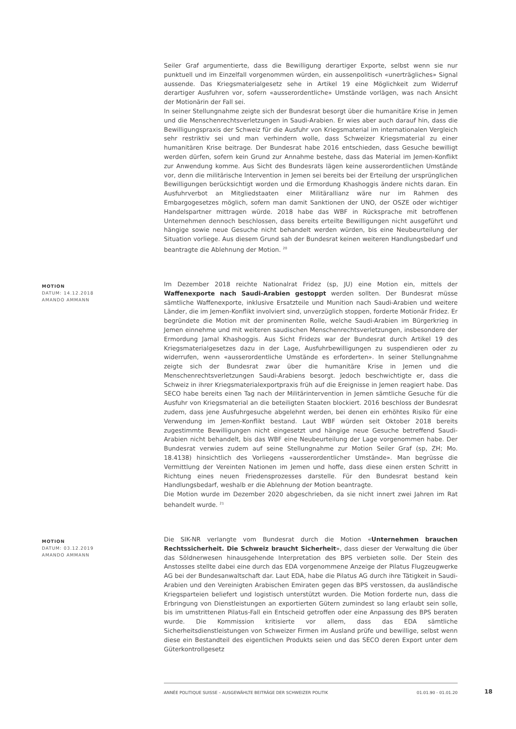Seiler Graf argumentierte, dass die Bewilligung derartiger Exporte, selbst wenn sie nur punktuell und im Einzelfall vorgenommen würden, ein aussenpolitisch «unerträgliches» Signal aussende. Das Kriegsmaterialgesetz sehe in Artikel 19 eine Möglichkeit zum Widerruf derartiger Ausfuhren vor, sofern «ausserordentliche» Umstände vorlägen, was nach Ansicht der Motionärin der Fall sei.
In seiner Stellungnahme zeigte sich der Bundesrat besorgt über die humanitäre Krise in Jemen und die Menschenrechtsverletzungen in Saudi-Arabien. Er wies aber auch darauf hin, dass die Bewilligungspraxis der Schweiz für die Ausfuhr von Kriegsmaterial im internationalen Vergleich sehr restriktiv sei und man verhindern wolle, dass Schweizer Kriegsmaterial zu einer humanitären Krise beitrage. Der Bundesrat habe 2016 entschieden, dass Gesuche bewilligt werden dürfen, sofern kein Grund zur Annahme bestehe, dass das Material im Jemen-Konflikt zur Anwendung komme. Aus Sicht des Bundesrats lägen keine ausserordentlichen Umstände vor, denn die militärische Intervention in Jemen sei bereits bei der Erteilung der ursprünglichen Bewilligungen berücksichtigt worden und die Ermordung Khashoggis ändere nichts daran. Ein Ausfuhrverbot an Mitgliedstaaten einer Militärallianz wäre nur im Rahmen des Embargogesetzes möglich, sofern man damit Sanktionen der UNO, der OSZE oder wichtiger Handelspartner mittragen würde. 2018 habe das WBF in Rücksprache mit betroffenen Unternehmen dennoch beschlossen, dass bereits erteilte Bewilligungen nicht ausgeführt und hängige sowie neue Gesuche nicht behandelt werden würden, bis eine Neubeurteilung der Situation vorliege. Aus diesem Grund sah der Bundesrat keinen weiteren Handlungsbedarf und beantragte die Ablehnung der Motion. <sup>20</sup>
MOTION
DATUM: 14.12.2018
AMANDO AMMANN
Im Dezember 2018 reichte Nationalrat Fridez (sp, JU) eine Motion ein, mittels der Waffenexporte nach Saudi-Arabien gestoppt werden sollten. Der Bundesrat müsse sämtliche Waffenexporte, inklusive Ersatzteile und Munition nach Saudi-Arabien und weitere Länder, die im Jemen-Konflikt involviert sind, unverzüglich stoppen, forderte Motionär Fridez. Er begründete die Motion mit der prominenten Rolle, welche Saudi-Arabien im Bürgerkrieg in Jemen einnehme und mit weiteren saudischen Menschenrechtsverletzungen, insbesondere der Ermordung Jamal Khashoggis. Aus Sicht Fridezs war der Bundesrat durch Artikel 19 des Kriegsmaterialgesetzes dazu in der Lage, Ausfuhrbewilligungen zu suspendieren oder zu widerrufen, wenn «ausserordentliche Umstände es erforderten». In seiner Stellungnahme zeigte sich der Bundesrat zwar über die humanitäre Krise in Jemen und die Menschenrechtsverletzungen Saudi-Arabiens besorgt. Jedoch beschwichtigte er, dass die Schweiz in ihrer Kriegsmaterialexportpraxis früh auf die Ereignisse in Jemen reagiert habe. Das SECO habe bereits einen Tag nach der Militärintervention in Jemen sämtliche Gesuche für die Ausfuhr von Kriegsmaterial an die beteiligten Staaten blockiert. 2016 beschloss der Bundesrat zudem, dass jene Ausfuhrgesuche abgelehnt werden, bei denen ein erhöhtes Risiko für eine Verwendung im Jemen-Konflikt bestand. Laut WBF würden seit Oktober 2018 bereits zugestimmte Bewilligungen nicht eingesetzt und hängige neue Gesuche betreffend Saudi-Arabien nicht behandelt, bis das WBF eine Neubeurteilung der Lage vorgenommen habe. Der Bundesrat verwies zudem auf seine Stellungnahme zur Motion Seiler Graf (sp, ZH; Mo. 18.4138) hinsichtlich des Vorliegens «ausserordentlicher Umstände». Man begrüsse die Vermittlung der Vereinten Nationen im Jemen und hoffe, dass diese einen ersten Schritt in Richtung eines neuen Friedensprozesses darstelle. Für den Bundesrat bestand kein Handlungsbedarf, weshalb er die Ablehnung der Motion beantragte.
Die Motion wurde im Dezember 2020 abgeschrieben, da sie nicht innert zwei Jahren im Rat behandelt wurde. <sup>21</sup>
MOTION
DATUM: 03.12.2019
AMANDO AMMANN
Die SIK-NR verlangte vom Bundesrat durch die Motion «Unternehmen brauchen Rechtssicherheit. Die Schweiz braucht Sicherheit», dass dieser der Verwaltung die über das Söldnerwesen hinausgehende Interpretation des BPS verbieten solle. Der Stein des Anstosses stellte dabei eine durch das EDA vorgenommene Anzeige der Pilatus Flugzeugwerke AG bei der Bundesanwaltschaft dar. Laut EDA, habe die Pilatus AG durch ihre Tätigkeit in Saudi-Arabien und den Vereinigten Arabischen Emiraten gegen das BPS verstossen, da ausländische Kriegsparteien beliefert und logistisch unterstützt wurden. Die Motion forderte nun, dass die Erbringung von Dienstleistungen an exportierten Gütern zumindest so lang erlaubt sein solle, bis im umstrittenen Pilatus-Fall ein Entscheid getroffen oder eine Anpassung des BPS beraten wurde. Die Kommission kritisierte vor allem, dass das EDA sämtliche Sicherheitsdienstleistungen von Schweizer Firmen im Ausland prüfe und bewillige, selbst wenn diese ein Bestandteil des eigentlichen Produkts seien und das SECO deren Export unter dem Güterkontrollgesetz
ANNÉE POLITIQUE SUISSE – AUSGEWÄHLTE BEITRÄGE DER SCHWEIZER POLITIK 01.01.90 - 01.01.20
18